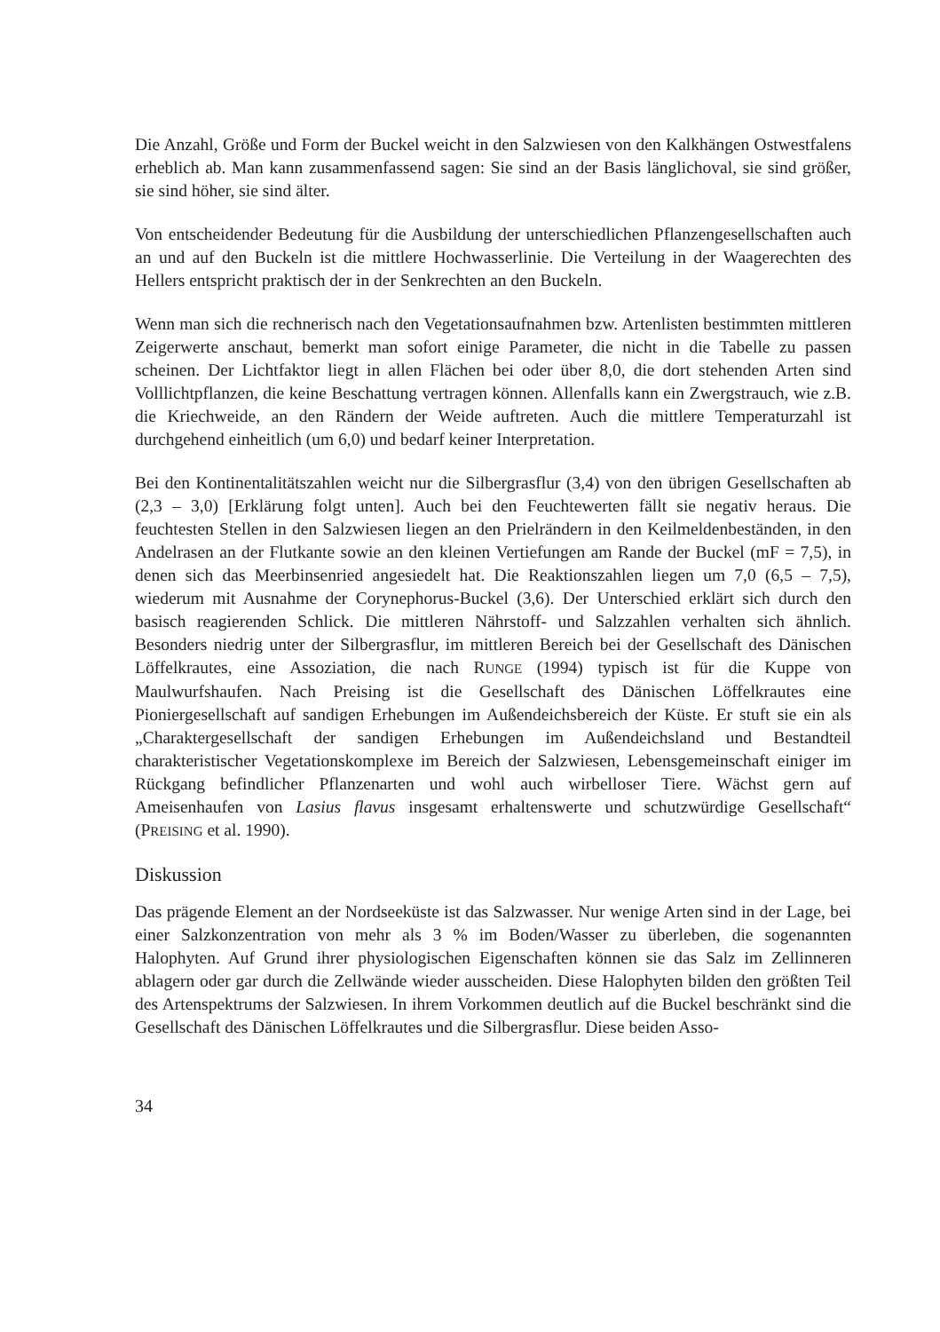Die Anzahl, Größe und Form der Buckel weicht in den Salzwiesen von den Kalkhängen Ostwestfalens erheblich ab. Man kann zusammenfassend sagen: Sie sind an der Basis länglichoval, sie sind größer, sie sind höher, sie sind älter.
Von entscheidender Bedeutung für die Ausbildung der unterschiedlichen Pflanzengesellschaften auch an und auf den Buckeln ist die mittlere Hochwasserlinie. Die Verteilung in der Waagerechten des Hellers entspricht praktisch der in der Senkrechten an den Buckeln.
Wenn man sich die rechnerisch nach den Vegetationsaufnahmen bzw. Artenlisten bestimmten mittleren Zeigerwerte anschaut, bemerkt man sofort einige Parameter, die nicht in die Tabelle zu passen scheinen. Der Lichtfaktor liegt in allen Flächen bei oder über 8,0, die dort stehenden Arten sind Volllichtpflanzen, die keine Beschattung vertragen können. Allenfalls kann ein Zwergstrauch, wie z.B. die Kriechweide, an den Rändern der Weide auftreten. Auch die mittlere Temperaturzahl ist durchgehend einheitlich (um 6,0) und bedarf keiner Interpretation.
Bei den Kontinentalitätszahlen weicht nur die Silbergrasflur (3,4) von den übrigen Gesellschaften ab (2,3 – 3,0) [Erklärung folgt unten]. Auch bei den Feuchtewerten fällt sie negativ heraus. Die feuchtesten Stellen in den Salzwiesen liegen an den Prielrändern in den Keilmeldenbeständen, in den Andelrasen an der Flutkante sowie an den kleinen Vertiefungen am Rande der Buckel (mF = 7,5), in denen sich das Meerbinsenried angesiedelt hat. Die Reaktionszahlen liegen um 7,0 (6,5 – 7,5), wiederum mit Ausnahme der Corynephorus-Buckel (3,6). Der Unterschied erklärt sich durch den basisch reagierenden Schlick. Die mittleren Nährstoff- und Salzzahlen verhalten sich ähnlich. Besonders niedrig unter der Silbergrasflur, im mittleren Bereich bei der Gesellschaft des Dänischen Löffelkrautes, eine Assoziation, die nach RUNGE (1994) typisch ist für die Kuppe von Maulwurfshaufen. Nach Preising ist die Gesellschaft des Dänischen Löffelkrautes eine Pioniergesellschaft auf sandigen Erhebungen im Außendeichsbereich der Küste. Er stuft sie ein als „Charaktergesellschaft der sandigen Erhebungen im Außendeichsland und Bestandteil charakteristischer Vegetationskomplexe im Bereich der Salzwiesen, Lebensgemeinschaft einiger im Rückgang befindlicher Pflanzenarten und wohl auch wirbelloser Tiere. Wächst gern auf Ameisenhaufen von Lasius flavus insgesamt erhaltenswerte und schutzwürdige Gesellschaft“ (PREISING et al. 1990).
Diskussion
Das prägende Element an der Nordseeküste ist das Salzwasser. Nur wenige Arten sind in der Lage, bei einer Salzkonzentration von mehr als 3 % im Boden/Wasser zu überleben, die sogenannten Halophyten. Auf Grund ihrer physiologischen Eigenschaften können sie das Salz im Zellinneren ablagern oder gar durch die Zellwände wieder ausscheiden. Diese Halophyten bilden den größten Teil des Artenspektrums der Salzwiesen. In ihrem Vorkommen deutlich auf die Buckel beschränkt sind die Gesellschaft des Dänischen Löffelkrautes und die Silbergrasflur. Diese beiden Asso-
34